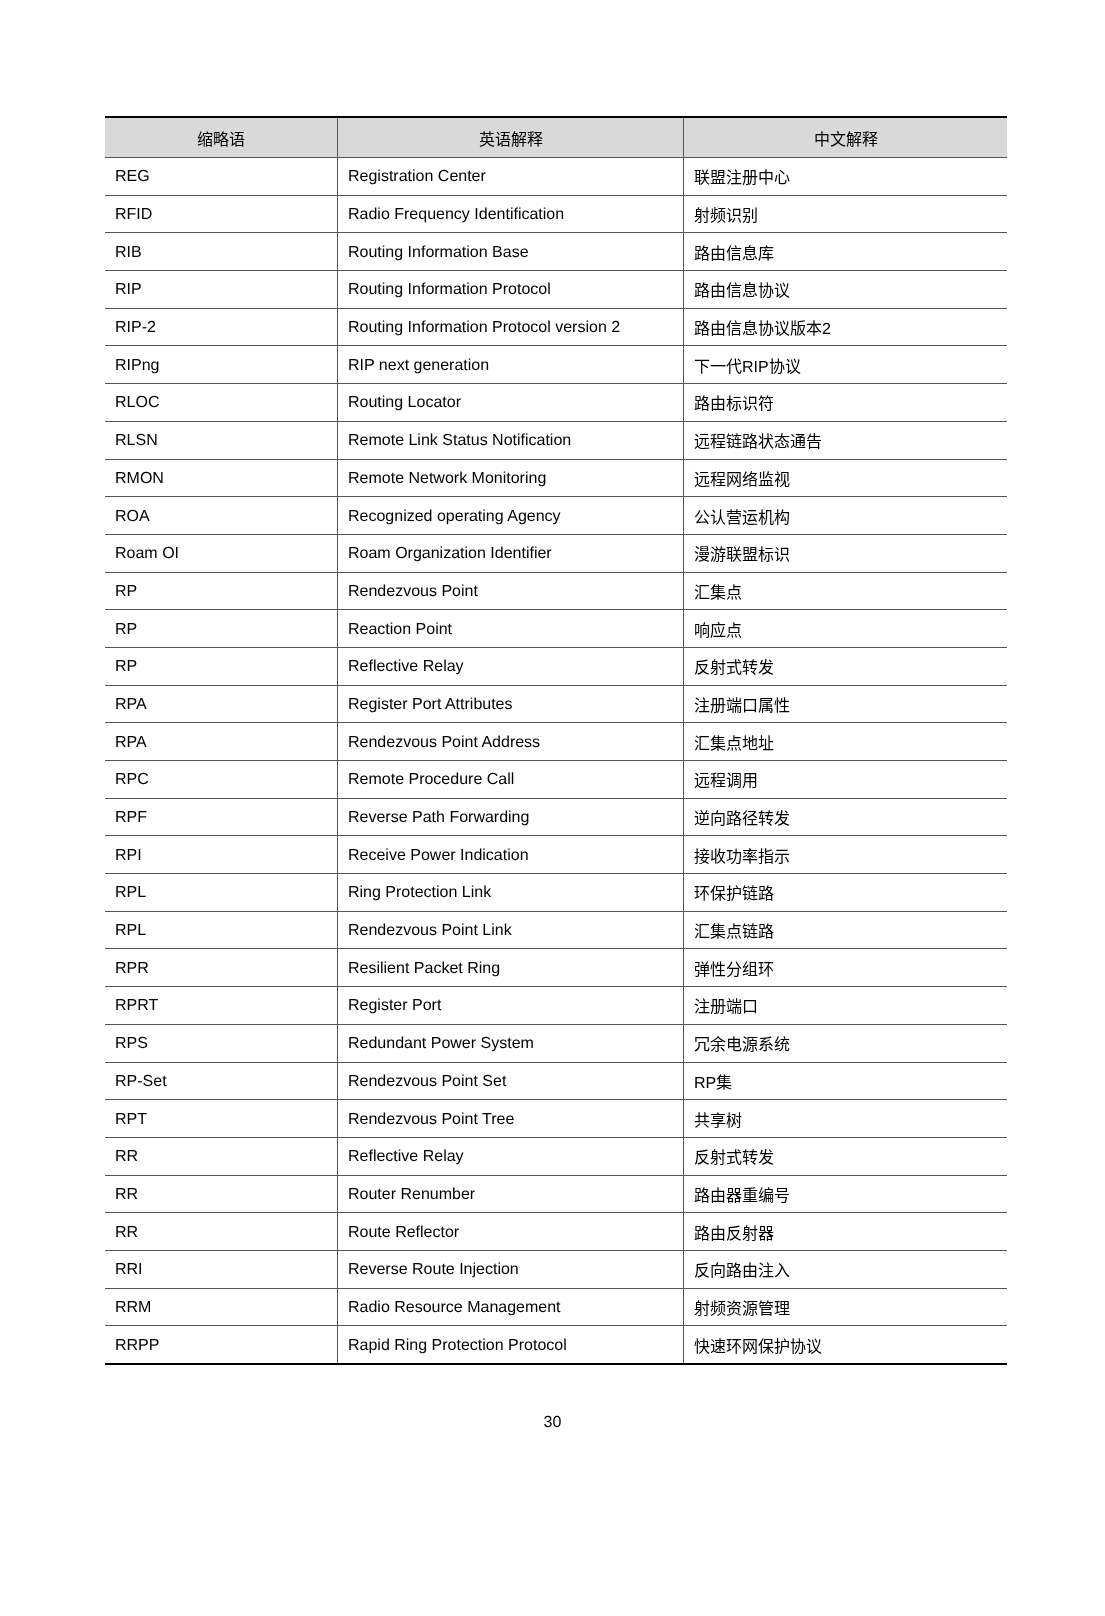| 缩略语 | 英语解释 | 中文解释 |
| --- | --- | --- |
| REG | Registration Center | 联盟注册中心 |
| RFID | Radio Frequency Identification | 射频识别 |
| RIB | Routing Information Base | 路由信息库 |
| RIP | Routing Information Protocol | 路由信息协议 |
| RIP-2 | Routing Information Protocol version 2 | 路由信息协议版本2 |
| RIPng | RIP next generation | 下一代RIP协议 |
| RLOC | Routing Locator | 路由标识符 |
| RLSN | Remote Link Status Notification | 远程链路状态通告 |
| RMON | Remote Network Monitoring | 远程网络监视 |
| ROA | Recognized operating Agency | 公认营运机构 |
| Roam OI | Roam Organization Identifier | 漫游联盟标识 |
| RP | Rendezvous Point | 汇集点 |
| RP | Reaction Point | 响应点 |
| RP | Reflective Relay | 反射式转发 |
| RPA | Register Port Attributes | 注册端口属性 |
| RPA | Rendezvous Point Address | 汇集点地址 |
| RPC | Remote Procedure Call | 远程调用 |
| RPF | Reverse Path Forwarding | 逆向路径转发 |
| RPI | Receive Power Indication | 接收功率指示 |
| RPL | Ring Protection Link | 环保护链路 |
| RPL | Rendezvous Point Link | 汇集点链路 |
| RPR | Resilient Packet Ring | 弹性分组环 |
| RPRT | Register Port | 注册端口 |
| RPS | Redundant Power System | 冗余电源系统 |
| RP-Set | Rendezvous Point Set | RP集 |
| RPT | Rendezvous Point Tree | 共享树 |
| RR | Reflective Relay | 反射式转发 |
| RR | Router Renumber | 路由器重编号 |
| RR | Route Reflector | 路由反射器 |
| RRI | Reverse Route Injection | 反向路由注入 |
| RRM | Radio Resource Management | 射频资源管理 |
| RRPP | Rapid Ring Protection Protocol | 快速环网保护协议 |
30